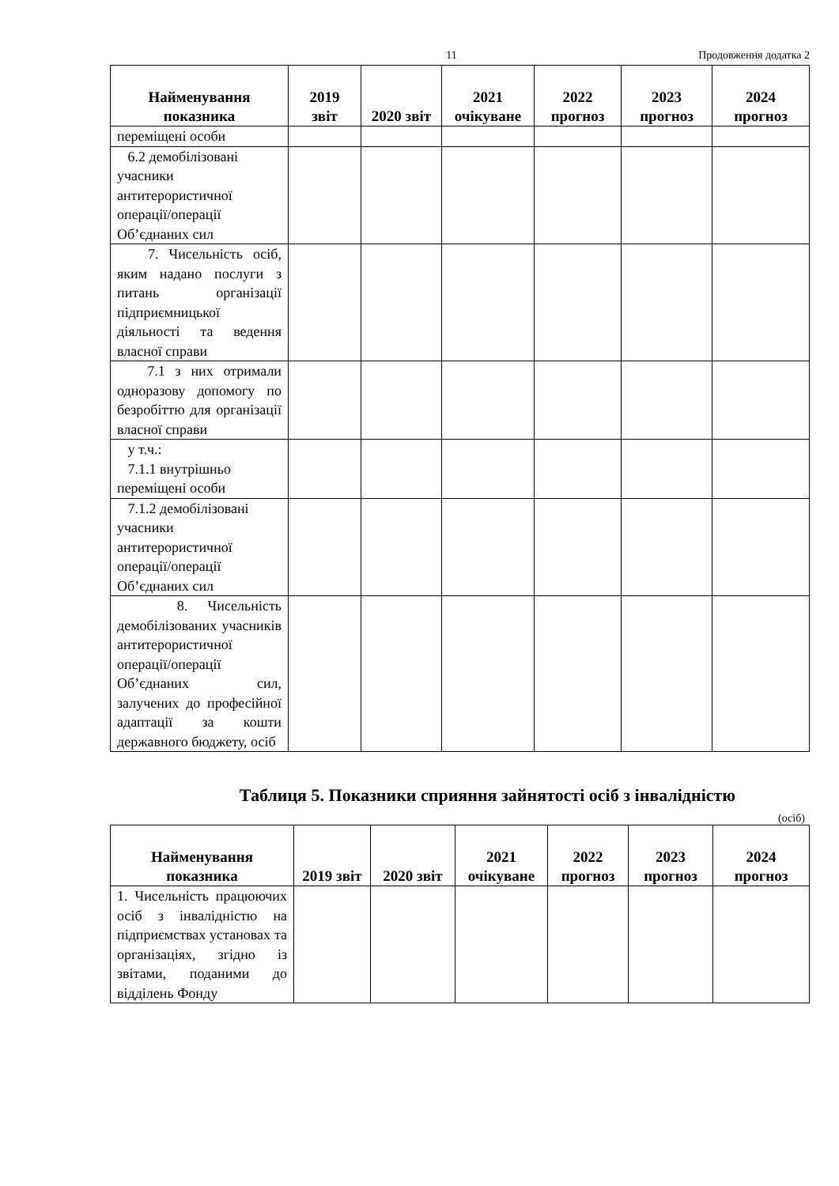11 Продовження додатка 2
| Найменування показника | 2019 звіт | 2020 звіт | 2021 очікуване | 2022 прогноз | 2023 прогноз | 2024 прогноз |
| --- | --- | --- | --- | --- | --- | --- |
| переміщені особи | | | | | | |
| 6.2 демобілізовані учасники антитерористичної операції/операції Об’єднаних сил | | | | | | |
| 7. Чисельність осіб, яким надано послуги з питань організації підприємницької діяльності та ведення власної справи | | | | | | |
| 7.1 з них отримали одноразову допомогу по безробіттю для організації власної справи | | | | | | |
| у т.ч.: 7.1.1 внутрішньо переміщені особи | | | | | | |
| 7.1.2 демобілізовані учасники антитерористичної операції/операції Об’єднаних сил | | | | | | |
| 8. Чисельність демобілізованих учасників антитерористичної операції/операції Об’єднаних сил, залучених до професійної адаптації за кошти державного бюджету, осіб | | | | | | |
Таблиця 5. Показники сприяння зайнятості осіб з інвалідністю
(осіб)
| Найменування показника | 2019 звіт | 2020 звіт | 2021 очікуване | 2022 прогноз | 2023 прогноз | 2024 прогноз |
| --- | --- | --- | --- | --- | --- | --- |
| 1. Чисельність працюючих осіб з інвалідністю на підприємствах установах та організаціях, згідно із звітами, поданими до відділень Фонду | | | | | | |